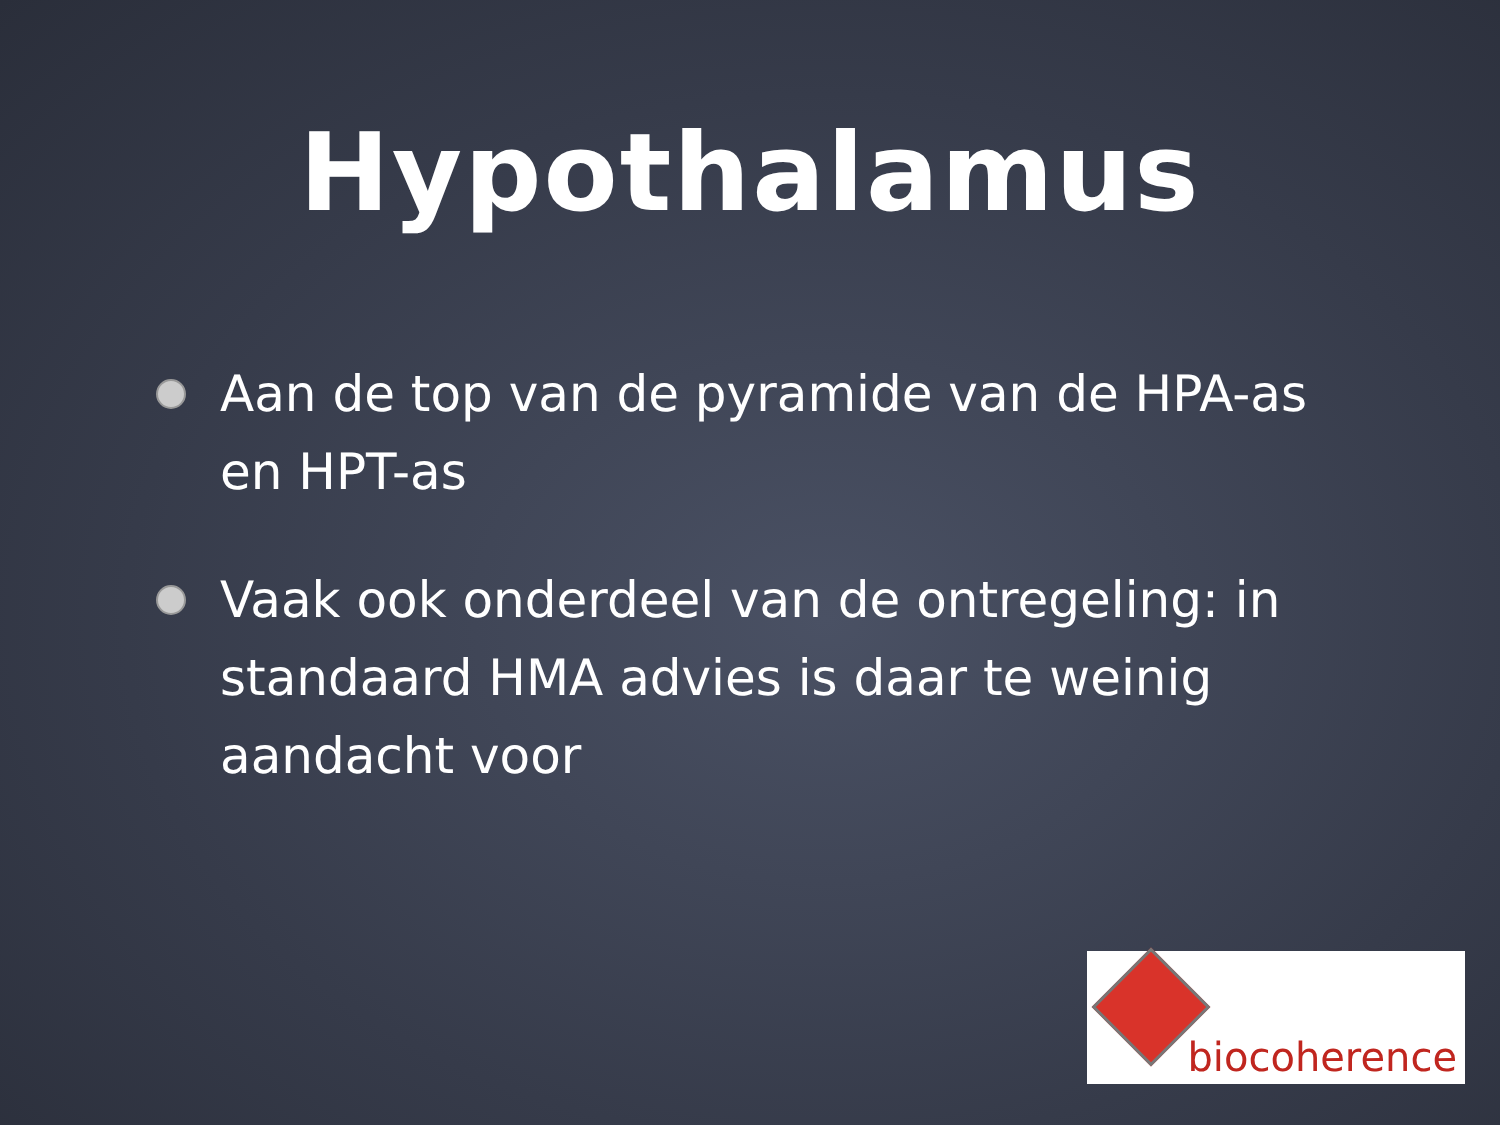Hypothalamus
Aan de top van de pyramide van de HPA-as en HPT-as
Vaak ook onderdeel van de ontregeling: in standaard HMA advies is daar te weinig aandacht voor
biocoherence